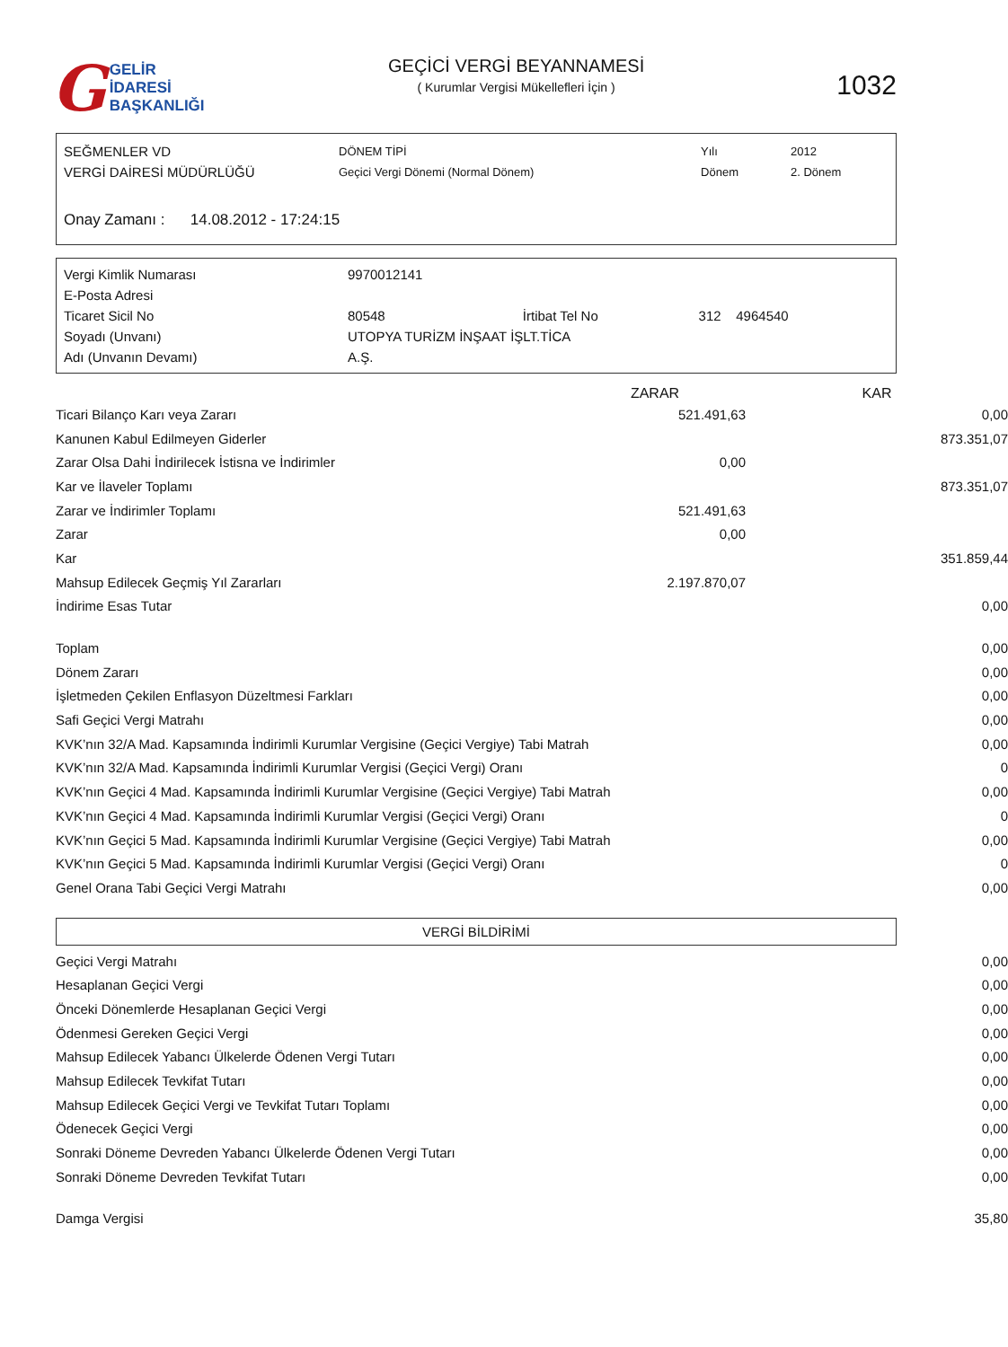G GELİR İDARESİ
BAŞKANLIĞI
GEÇİCİ VERGİ BEYANNAMESİ
( Kurumlar Vergisi Mükellefleri İçin )
1032
| SEĞMENLER VD | DÖNEM TİPİ | Yılı | 2012 |
| VERGİ DAİRESİ MÜDÜRLÜĞÜ | Geçici Vergi Dönemi (Normal Dönem) | Dönem | 2. Dönem |
| Onay Zamanı : 14.08.2012 - 17:24:15 | | | |
| Vergi Kimlik Numarası | 9970012141 | | |
| E-Posta Adresi | | | |
| Ticaret Sicil No | 80548 | İrtibat Tel No | 312 4964540 |
| Soyadı (Unvanı) | UTOPYA TURİZM İNŞAAT İŞLT.TİCA | | |
| Adı (Unvanın Devamı) | A.Ş. | | |
| | ZARAR | KAR |
| --- | --- | --- |
| Ticari Bilanço Karı veya Zararı | 521.491,63 | 0,00 |
| Kanunen Kabul Edilmeyen Giderler | | 873.351,07 |
| Zarar Olsa Dahi İndirilecek İstisna ve İndirimler | 0,00 | |
| Kar ve İlaveler Toplamı | | 873.351,07 |
| Zarar ve İndirimler Toplamı | 521.491,63 | |
| Zarar | 0,00 | |
| Kar | | 351.859,44 |
| Mahsup Edilecek Geçmiş Yıl Zararları | 2.197.870,07 | |
| İndirime Esas Tutar | | 0,00 |
| Toplam | | 0,00 |
| Dönem Zararı | | 0,00 |
| İşletmeden Çekilen Enflasyon Düzeltmesi Farkları | | 0,00 |
| Safi Geçici Vergi Matrahı | | 0,00 |
| KVK’nın 32/A Mad. Kapsamında İndirimli Kurumlar Vergisine (Geçici Vergiye) Tabi Matrah | | 0,00 |
| KVK’nın 32/A Mad. Kapsamında İndirimli Kurumlar Vergisi (Geçici Vergi) Oranı | | 0 |
| KVK’nın Geçici 4 Mad. Kapsamında İndirimli Kurumlar Vergisine (Geçici Vergiye) Tabi Matrah | | 0,00 |
| KVK’nın Geçici 4 Mad. Kapsamında İndirimli Kurumlar Vergisi (Geçici Vergi) Oranı | | 0 |
| KVK’nın Geçici 5 Mad. Kapsamında İndirimli Kurumlar Vergisine (Geçici Vergiye) Tabi Matrah | | 0,00 |
| KVK’nın Geçici 5 Mad. Kapsamında İndirimli Kurumlar Vergisi (Geçici Vergi) Oranı | | 0 |
| Genel Orana Tabi Geçici Vergi Matrahı | | 0,00 |
VERGİ BİLDİRİMİ
| Geçici Vergi Matrahı | 0,00 |
| Hesaplanan Geçici Vergi | 0,00 |
| Önceki Dönemlerde Hesaplanan Geçici Vergi | 0,00 |
| Ödenmesi Gereken Geçici Vergi | 0,00 |
| Mahsup Edilecek Yabancı Ülkelerde Ödenen Vergi Tutarı | 0,00 |
| Mahsup Edilecek Tevkifat Tutarı | 0,00 |
| Mahsup Edilecek Geçici Vergi ve Tevkifat Tutarı Toplamı | 0,00 |
| Ödenecek Geçici Vergi | 0,00 |
| Sonraki Döneme Devreden Yabancı Ülkelerde Ödenen Vergi Tutarı | 0,00 |
| Sonraki Döneme Devreden Tevkifat Tutarı | 0,00 |
| Damga Vergisi | 35,80 |